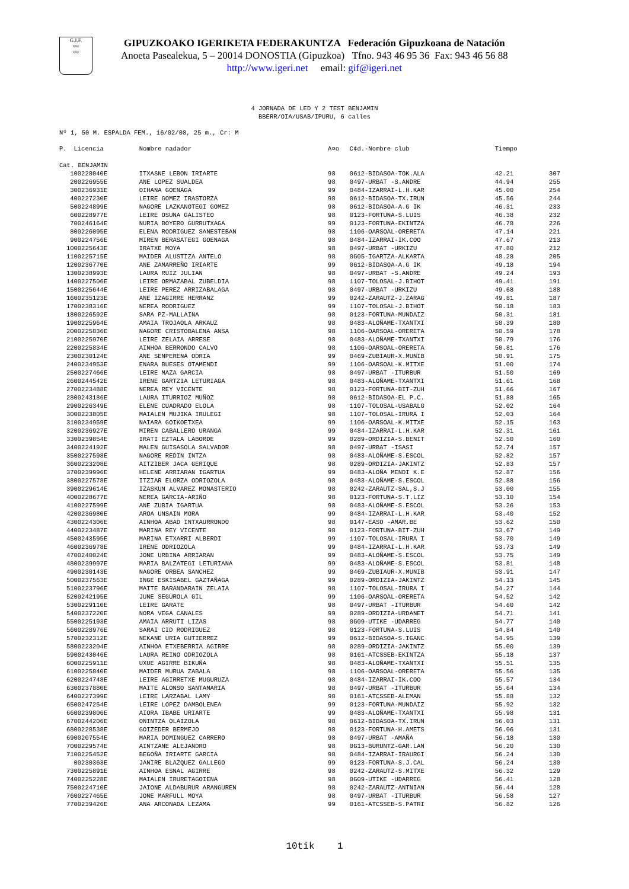G.I.F.
≈≈
≈≈
GIPUZKOAKO IGERIKETA FEDERAKUNTZA Federación Gipuzkoana de Natación
Anoeta Pasealekua, 5 – 20014 DONOSTIA (Gipuzkoa) Tfno. 943 46 95 36 Fax: 943 46 56 88
http://www.igeri.net email: gif@igeri.net
4 JORNADA DE LED Y 2 TEST BENJAMIN
BBERR/OIA/USAB/IPURU, 6 calles
Nº 1, 50 M. ESPALDA FEM., 16/02/08, 25 m., Cr: M
| P. | Licencia | Nombre nadador | A¤o | C¢d.-Nombre club | Tiempo | |
| --- | --- | --- | --- | --- | --- | --- |
| Cat. BENJAMIN | | | | | | |
| 1 | 00228040E | ITXASNE LEBON IRIARTE | 98 | 0612-BIDASOA-TOK.ALA | 42.21 | 307 |
| 2 | 00226955E | ANE LOPEZ SUALDEA | 98 | 0497-URBAT -S.ANDRE | 44.94 | 255 |
| 3 | 00236931E | OIHANA GOENAGA | 99 | 0484-IZARRAI-L.H.KAR | 45.00 | 254 |
| 4 | 00227230E | LEIRE GOMEZ IRASTORZA | 98 | 0612-BIDASOA-TX.IRUN | 45.56 | 244 |
| 5 | 00224899E | NAGORE LAZKANOTEGI GOMEZ | 98 | 0612-BIDASOA-A.G IK | 46.31 | 233 |
| 6 | 00228977E | LEIRE OSUNA GALISTEO | 98 | 0123-FORTUNA-S.LUIS | 46.38 | 232 |
| 7 | 00246164E | NURIA BOYERO GURRUTXAGA | 99 | 0123-FORTUNA-EKINTZA | 46.78 | 226 |
| 8 | 00226095E | ELENA RODRIGUEZ SANESTEBAN | 98 | 1106-OARSOAL-ORERETA | 47.14 | 221 |
| 9 | 00224756E | MIREN BERASATEGI GOENAGA | 98 | 0484-IZARRAI-IK.COO | 47.67 | 213 |
| 10 | 00225643E | IRATXE MOYA | 98 | 0497-URBAT -URKIZU | 47.80 | 212 |
| 11 | 00225715E | MAIDER ALUSTIZA ANTELO | 98 | 0G05-IGARTZA-ALKARTA | 48.28 | 205 |
| 12 | 00236770E | ANE ZAMARREÑO IRIARTE | 99 | 0612-BIDASOA-A.G IK | 49.18 | 194 |
| 13 | 00238993E | LAURA RUIZ JULIAN | 98 | 0497-URBAT -S.ANDRE | 49.24 | 193 |
| 14 | 00227506E | LEIRE ORMAZABAL ZUBELDIA | 98 | 1107-TOLOSAL-J.BIHOT | 49.41 | 191 |
| 15 | 00225644E | LEIRE PEREZ ARRIZABALAGA | 98 | 0497-URBAT -URKIZU | 49.68 | 188 |
| 16 | 00235123E | ANE IZAGIRRE HERRANZ | 99 | 0242-ZARAUTZ-J.ZARAG | 49.81 | 187 |
| 17 | 00238316E | NEREA RODRIGUEZ | 99 | 1107-TOLOSAL-J.BIHOT | 50.18 | 183 |
| 18 | 00226592E | SARA PZ-MALLAINA | 98 | 0123-FORTUNA-MUNDAIZ | 50.31 | 181 |
| 19 | 00225964E | AMAIA TROJAOLA ARKAUZ | 98 | 0483-ALOÑAME-TXANTXI | 50.39 | 180 |
| 20 | 00225836E | NAGORE CRISTOBALENA ANSA | 98 | 1106-OARSOAL-ORERETA | 50.59 | 178 |
| 21 | 00225970E | LEIRE ZELAIA ARRESE | 98 | 0483-ALOÑAME-TXANTXI | 50.79 | 176 |
| 22 | 00225834E | AINHOA BERRONDO CALVO | 98 | 1106-OARSOAL-ORERETA | 50.81 | 176 |
| 23 | 00230124E | ANE SENPERENA ODRIA | 99 | 0469-ZUBIAUR-X.MUNIB | 50.91 | 175 |
| 24 | 00234953E | ENARA BUESES OTAMENDI | 99 | 1106-OARSOAL-K.MITXE | 51.00 | 174 |
| 25 | 00227466E | LEIRE MAZA GARCIA | 98 | 0497-URBAT -ITURBUR | 51.50 | 169 |
| 26 | 00244542E | IRENE GARTZIA LETURIAGA | 98 | 0483-ALOÑAME-TXANTXI | 51.61 | 168 |
| 27 | 00223488E | NEREA REY VICENTE | 98 | 0123-FORTUNA-BIT-ZUH | 51.66 | 167 |
| 28 | 00243186E | LAURA ITURRIOZ MUÑOZ | 98 | 0612-BIDASOA-EL P.C. | 51.88 | 165 |
| 29 | 00226349E | ELENE CUADRADO ELOLA | 98 | 1107-TOLOSAL-USABALG | 52.02 | 164 |
| 30 | 00223805E | MAIALEN MUJIKA IRULEGI | 98 | 1107-TOLOSAL-IRURA I | 52.03 | 164 |
| 31 | 00234959E | NAIARA GOIKOETXEA | 99 | 1106-OARSOAL-K.MITXE | 52.15 | 163 |
| 32 | 00236927E | MIREN CABALLERO URANGA | 99 | 0484-IZARRAI-L.H.KAR | 52.31 | 161 |
| 33 | 00239854E | IRATI EZTALA LABORDE | 99 | 0289-ORDIZIA-S.BENIT | 52.50 | 160 |
| 34 | 00224192E | MALEN GUISASOLA SALVADOR | 98 | 0497-URBAT -ISASI | 52.74 | 157 |
| 35 | 00227598E | NAGORE REDIN INTZA | 98 | 0483-ALOÑAME-S.ESCOL | 52.82 | 157 |
| 36 | 00223208E | AITZIBER JACA GERIQUE | 98 | 0289-ORDIZIA-JAKINTZ | 52.83 | 157 |
| 37 | 00239996E | HELENE ARRIARAN IGARTUA | 99 | 0483-ALOÑA MENDI K.E | 52.87 | 156 |
| 38 | 00227578E | ITZIAR ELORZA ODRIOZOLA | 98 | 0483-ALOÑAME-S.ESCOL | 52.88 | 156 |
| 39 | 00229614E | IZASKUN ALVAREZ MONASTERIO | 98 | 0242-ZARAUTZ-SAL,S.J | 53.00 | 155 |
| 40 | 00228677E | NEREA GARCIA-ARIÑO | 98 | 0123-FORTUNA-S.T.LIZ | 53.10 | 154 |
| 41 | 00227599E | ANE ZUBIA IGARTUA | 98 | 0483-ALOÑAME-S.ESCOL | 53.26 | 153 |
| 42 | 00236980E | AROA UNSAIN MORA | 99 | 0484-IZARRAI-L.H.KAR | 53.40 | 152 |
| 43 | 00224306E | AINHOA ABAD INTXAURRONDO | 98 | 0147-EASO -AMAR.BE | 53.62 | 150 |
| 44 | 00223487E | MARINA REY VICENTE | 98 | 0123-FORTUNA-BIT-ZUH | 53.67 | 149 |
| 45 | 00243595E | MARINA ETXARRI ALBERDI | 99 | 1107-TOLOSAL-IRURA I | 53.70 | 149 |
| 46 | 00236978E | IRENE ODRIOZOLA | 99 | 0484-IZARRAI-L.H.KAR | 53.73 | 149 |
| 47 | 00240024E | JONE URBINA ARRIARAN | 99 | 0483-ALOÑAME-S.ESCOL | 53.75 | 149 |
| 48 | 00239997E | MARIA BALZATEGI LETURIANA | 99 | 0483-ALOÑAME-S.ESCOL | 53.81 | 148 |
| 49 | 00230143E | NAGORE ORBEA SANCHEZ | 99 | 0469-ZUBIAUR-X.MUNIB | 53.91 | 147 |
| 50 | 00237563E | INGE ESKISABEL GAZTAÑAGA | 99 | 0289-ORDIZIA-JAKINTZ | 54.13 | 145 |
| 51 | 00223796E | MAITE BARANDARAIN ZELAIA | 98 | 1107-TOLOSAL-IRURA I | 54.27 | 144 |
| 52 | 00242195E | JUNE SEGUROLA GIL | 99 | 1106-OARSOAL-ORERETA | 54.52 | 142 |
| 53 | 00229110E | LEIRE GARATE | 98 | 0497-URBAT -ITURBUR | 54.60 | 142 |
| 54 | 00237220E | NORA VEGA CANALES | 99 | 0289-ORDIZIA-URDANET | 54.71 | 141 |
| 55 | 00225193E | AMAIA ARRUTI LIZAS | 98 | 0G09-UTIKE -UDARREG | 54.77 | 140 |
| 56 | 00228976E | SARAI CID RODRIGUEZ | 98 | 0123-FORTUNA-S.LUIS | 54.84 | 140 |
| 57 | 00232312E | NEKANE URIA GUTIERREZ | 99 | 0612-BIDASOA-S.IGANC | 54.95 | 139 |
| 58 | 00223204E | AINHOA ETXEBERRIA AGIRRE | 98 | 0289-ORDIZIA-JAKINTZ | 55.00 | 139 |
| 59 | 00243046E | LAURA REINO ODRIOZOLA | 98 | 0161-ATCSSEB-EKINTZA | 55.18 | 137 |
| 60 | 00225911E | UXUE AGIRRE BIKUÑA | 98 | 0483-ALOÑAME-TXANTXI | 55.51 | 135 |
| 61 | 00225840E | MAIDER MURUA ZABALA | 98 | 1106-OARSOAL-ORERETA | 55.56 | 135 |
| 62 | 00224748E | LEIRE AGIRRETXE MUGURUZA | 98 | 0484-IZARRAI-IK.COO | 55.57 | 134 |
| 63 | 00237880E | MAITE ALONSO SANTAMARIA | 98 | 0497-URBAT -ITURBUR | 55.64 | 134 |
| 64 | 00227399E | LEIRE LARZABAL LAMY | 98 | 0161-ATCSSEB-ALEMAN | 55.88 | 132 |
| 65 | 00247254E | LEIRE LOPEZ DAMBOLENEA | 99 | 0123-FORTUNA-MUNDAIZ | 55.92 | 132 |
| 66 | 00239806E | AIORA IBABE URIARTE | 99 | 0483-ALOÑAME-TXANTXI | 55.98 | 131 |
| 67 | 00244206E | ONINTZA OLAIZOLA | 98 | 0612-BIDASOA-TX.IRUN | 56.03 | 131 |
| 68 | 00228538E | GOIZEDER BERMEJO | 98 | 0123-FORTUNA-H.AMETS | 56.06 | 131 |
| 69 | 00207554E | MARIA DOMINGUEZ CARRERO | 98 | 0497-URBAT -AMAÑA | 56.18 | 130 |
| 70 | 00229574E | AINTZANE ALEJANDRO | 98 | 0G13-BURUNTZ-GAR.LAN | 56.20 | 130 |
| 71 | 00225452E | BEGOÑA IRIARTE GARCIA | 98 | 0484-IZARRAI-IRAURGI | 56.24 | 130 |
| | 00230363E | JANIRE BLAZQUEZ GALLEGO | 99 | 0123-FORTUNA-S.J.CAL | 56.24 | 130 |
| 73 | 00225891E | AINHOA ESNAL AGIRRE | 98 | 0242-ZARAUTZ-S.MITXE | 56.32 | 129 |
| 74 | 00225228E | MAIALEN IRURETAGOIENA | 98 | 0G09-UTIKE -UDARREG | 56.41 | 128 |
| 75 | 00224710E | JAIONE ALDABURUR ARANGUREN | 98 | 0242-ZARAUTZ-ANTNIAN | 56.44 | 128 |
| 76 | 00227465E | JONE MARFULL MOYA | 98 | 0497-URBAT -ITURBUR | 56.58 | 127 |
| 77 | 00239426E | ANA ARCONADA LEZAMA | 99 | 0161-ATCSSEB-S.PATRI | 56.82 | 126 |
10tik 1